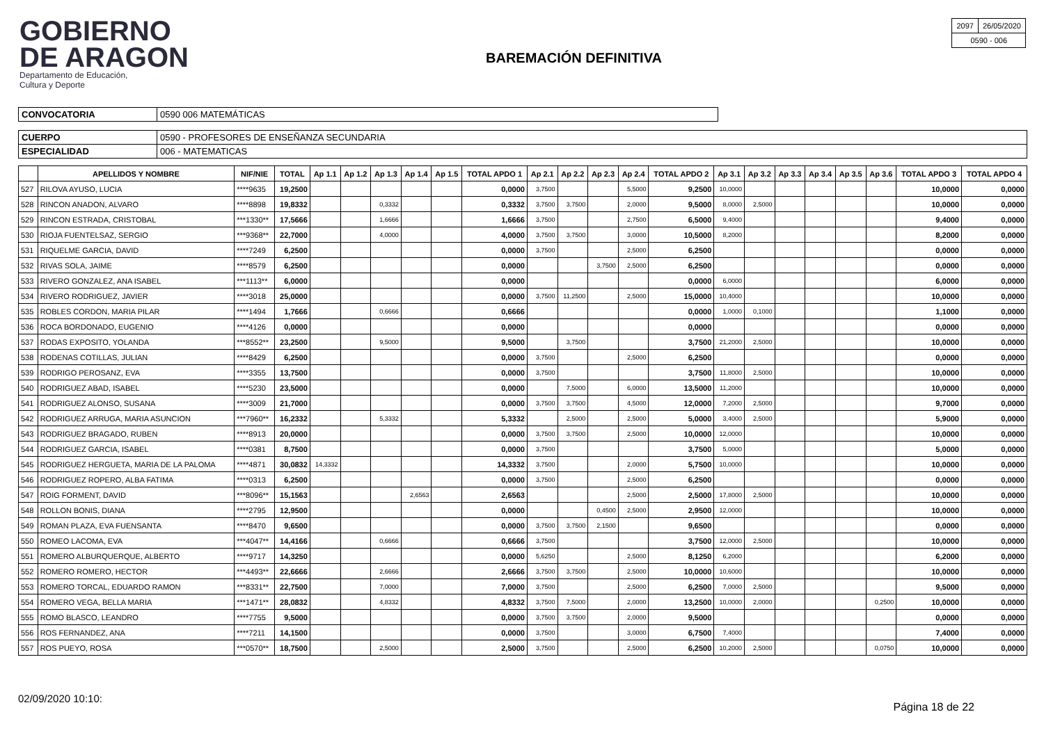GOBIERNO
DE ARAGON
Departamento de Educación,
Cultura y Deporte
BAREMACIÓN DEFINITIVA
| 2097 | 26/05/2020 |
| 0590 - 006 | |
| CONVOCATORIA | 0590 006 MATEMÁTICAS |
| CUERPO | 0590 - PROFESORES DE ENSEÑANZA SECUNDARIA |
| ESPECIALIDAD | 006 - MATEMATICAS |
| | APELLIDOS Y NOMBRE | NIF/NIE | TOTAL | Ap 1.1 | Ap 1.2 | Ap 1.3 | Ap 1.4 | Ap 1.5 | TOTAL APDO 1 | Ap 2.1 | Ap 2.2 | Ap 2.3 | Ap 2.4 | TOTAL APDO 2 | Ap 3.1 | Ap 3.2 | Ap 3.3 | Ap 3.4 | Ap 3.5 | Ap 3.6 | TOTAL APDO 3 | TOTAL APDO 4 |
| --- | --- | --- | --- | --- | --- | --- | --- | --- | --- | --- | --- | --- | --- | --- | --- | --- | --- | --- | --- | --- | --- | --- |
| 527 | RILOVA AYUSO, LUCIA | ****9635 | 19,2500 | | | | | | 0,0000 | 3,7500 | | | 5,5000 | 9,2500 | 10,0000 | | | | | | 10,0000 | 0,0000 |
| 528 | RINCON ANADON, ALVARO | ****8898 | 19,8332 | | | 0,3332 | | | 0,3332 | 3,7500 | 3,7500 | | 2,0000 | 9,5000 | 8,0000 | 2,5000 | | | | | 10,0000 | 0,0000 |
| 529 | RINCON ESTRADA, CRISTOBAL | ***1330** | 17,5666 | | | 1,6666 | | | 1,6666 | 3,7500 | | | 2,7500 | 6,5000 | 9,4000 | | | | | | 9,4000 | 0,0000 |
| 530 | RIOJA FUENTELSAZ, SERGIO | ***9368** | 22,7000 | | | 4,0000 | | | 4,0000 | 3,7500 | 3,7500 | | 3,0000 | 10,5000 | 8,2000 | | | | | | 8,2000 | 0,0000 |
| 531 | RIQUELME GARCIA, DAVID | ****7249 | 6,2500 | | | | | | 0,0000 | 3,7500 | | | 2,5000 | 6,2500 | | | | | | | 0,0000 | 0,0000 |
| 532 | RIVAS SOLA, JAIME | ****8579 | 6,2500 | | | | | | 0,0000 | | | 3,7500 | 2,5000 | 6,2500 | | | | | | | 0,0000 | 0,0000 |
| 533 | RIVERO GONZALEZ, ANA ISABEL | ***1113** | 6,0000 | | | | | | 0,0000 | | | | | 0,0000 | 6,0000 | | | | | | 6,0000 | 0,0000 |
| 534 | RIVERO RODRIGUEZ, JAVIER | ****3018 | 25,0000 | | | | | | 0,0000 | 3,7500 | 11,2500 | | 2,5000 | 15,0000 | 10,4000 | | | | | | 10,0000 | 0,0000 |
| 535 | ROBLES CORDON, MARIA PILAR | ****1494 | 1,7666 | | | 0,6666 | | | 0,6666 | | | | | 0,0000 | 1,0000 | 0,1000 | | | | | 1,1000 | 0,0000 |
| 536 | ROCA BORDONADO, EUGENIO | ****4126 | 0,0000 | | | | | | 0,0000 | | | | | 0,0000 | | | | | | | 0,0000 | 0,0000 |
| 537 | RODAS EXPOSITO, YOLANDA | ***8552** | 23,2500 | | | 9,5000 | | | 9,5000 | | 3,7500 | | | 3,7500 | 21,2000 | 2,5000 | | | | | 10,0000 | 0,0000 |
| 538 | RODENAS COTILLAS, JULIAN | ****8429 | 6,2500 | | | | | | 0,0000 | 3,7500 | | | 2,5000 | 6,2500 | | | | | | | 0,0000 | 0,0000 |
| 539 | RODRIGO PEROSANZ, EVA | ****3355 | 13,7500 | | | | | | 0,0000 | 3,7500 | | | | 3,7500 | 11,8000 | 2,5000 | | | | | 10,0000 | 0,0000 |
| 540 | RODRIGUEZ ABAD, ISABEL | ****5230 | 23,5000 | | | | | | 0,0000 | | 7,5000 | | 6,0000 | 13,5000 | 11,2000 | | | | | | 10,0000 | 0,0000 |
| 541 | RODRIGUEZ ALONSO, SUSANA | ****3009 | 21,7000 | | | | | | 0,0000 | 3,7500 | 3,7500 | | 4,5000 | 12,0000 | 7,2000 | 2,5000 | | | | | 9,7000 | 0,0000 |
| 542 | RODRIGUEZ ARRUGA, MARIA ASUNCION | ***7960** | 16,2332 | | | 5,3332 | | | 5,3332 | | 2,5000 | | 2,5000 | 5,0000 | 3,4000 | 2,5000 | | | | | 5,9000 | 0,0000 |
| 543 | RODRIGUEZ BRAGADO, RUBEN | ****8913 | 20,0000 | | | | | | 0,0000 | 3,7500 | 3,7500 | | 2,5000 | 10,0000 | 12,0000 | | | | | | 10,0000 | 0,0000 |
| 544 | RODRIGUEZ GARCIA, ISABEL | ****0381 | 8,7500 | | | | | | 0,0000 | 3,7500 | | | | 3,7500 | 5,0000 | | | | | | 5,0000 | 0,0000 |
| 545 | RODRIGUEZ HERGUETA, MARIA DE LA PALOMA | ****4871 | 30,0832 | 14,3332 | | | | | 14,3332 | 3,7500 | | | 2,0000 | 5,7500 | 10,0000 | | | | | | 10,0000 | 0,0000 |
| 546 | RODRIGUEZ ROPERO, ALBA FATIMA | ****0313 | 6,2500 | | | | | | 0,0000 | 3,7500 | | | 2,5000 | 6,2500 | | | | | | | 0,0000 | 0,0000 |
| 547 | ROIG FORMENT, DAVID | ***8096** | 15,1563 | | | | 2,6563 | | 2,6563 | | | | 2,5000 | 2,5000 | 17,8000 | 2,5000 | | | | | 10,0000 | 0,0000 |
| 548 | ROLLON BONIS, DIANA | ****2795 | 12,9500 | | | | | | 0,0000 | | | 0,4500 | 2,5000 | 2,9500 | 12,0000 | | | | | | 10,0000 | 0,0000 |
| 549 | ROMAN PLAZA, EVA FUENSANTA | ****8470 | 9,6500 | | | | | | 0,0000 | 3,7500 | 3,7500 | 2,1500 | | 9,6500 | | | | | | | 0,0000 | 0,0000 |
| 550 | ROMEO LACOMA, EVA | ***4047** | 14,4166 | | | 0,6666 | | | 0,6666 | 3,7500 | | | | 3,7500 | 12,0000 | 2,5000 | | | | | 10,0000 | 0,0000 |
| 551 | ROMERO ALBURQUERQUE, ALBERTO | ****9717 | 14,3250 | | | | | | 0,0000 | 5,6250 | | | 2,5000 | 8,1250 | 6,2000 | | | | | | 6,2000 | 0,0000 |
| 552 | ROMERO ROMERO, HECTOR | ***4493** | 22,6666 | | | 2,6666 | | | 2,6666 | 3,7500 | 3,7500 | | 2,5000 | 10,0000 | 10,6000 | | | | | | 10,0000 | 0,0000 |
| 553 | ROMERO TORCAL, EDUARDO RAMON | ***8331** | 22,7500 | | | 7,0000 | | | 7,0000 | 3,7500 | | | 2,5000 | 6,2500 | 7,0000 | 2,5000 | | | | | 9,5000 | 0,0000 |
| 554 | ROMERO VEGA, BELLA MARIA | ***1471** | 28,0832 | | | 4,8332 | | | 4,8332 | 3,7500 | 7,5000 | | 2,0000 | 13,2500 | 10,0000 | 2,0000 | | | | 0,2500 | 10,0000 | 0,0000 |
| 555 | ROMO BLASCO, LEANDRO | ****7755 | 9,5000 | | | | | | 0,0000 | 3,7500 | 3,7500 | | 2,0000 | 9,5000 | | | | | | | 0,0000 | 0,0000 |
| 556 | ROS FERNANDEZ, ANA | ****7211 | 14,1500 | | | | | | 0,0000 | 3,7500 | | | 3,0000 | 6,7500 | 7,4000 | | | | | | 7,4000 | 0,0000 |
| 557 | ROS PUEYO, ROSA | ***0570** | 18,7500 | | | 2,5000 | | | 2,5000 | 3,7500 | | | 2,5000 | 6,2500 | 10,2000 | 2,5000 | | | | 0,0750 | 10,0000 | 0,0000 |
02/09/2020 10:10:
Página 18 de 22